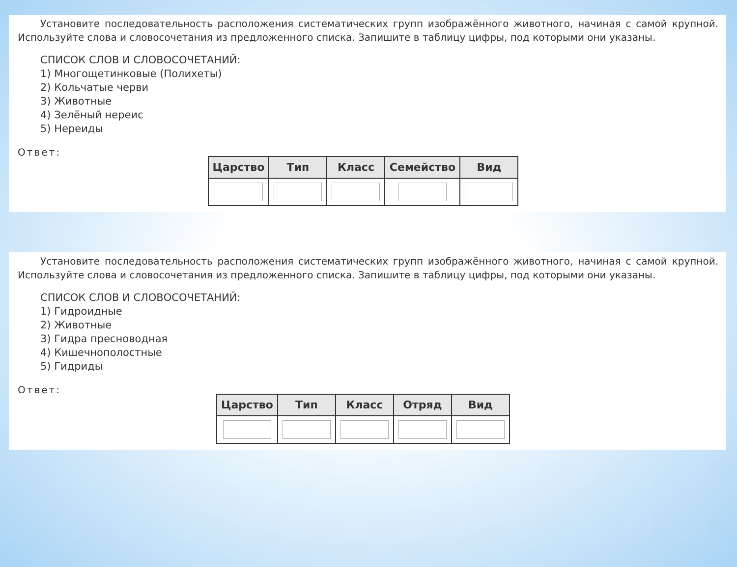Установите последовательность расположения систематических групп изображённого животного, начиная с самой крупной. Используйте слова и словосочетания из предложенного списка. Запишите в таблицу цифры, под которыми они указаны.
СПИСОК СЛОВ И СЛОВОСОЧЕТАНИЙ:
1) Многощетинковые (Полихеты)
2) Кольчатые черви
3) Животные
4) Зелёный нереис
5) Нереиды
Ответ:
| Царство | Тип | Класс | Семейство | Вид |
| --- | --- | --- | --- | --- |
Установите последовательность расположения систематических групп изображённого животного, начиная с самой крупной. Используйте слова и словосочетания из предложенного списка. Запишите в таблицу цифры, под которыми они указаны.
СПИСОК СЛОВ И СЛОВОСОЧЕТАНИЙ:
1) Гидроидные
2) Животные
3) Гидра пресноводная
4) Кишечнополостные
5) Гидриды
Ответ:
| Царство | Тип | Класс | Отряд | Вид |
| --- | --- | --- | --- | --- |